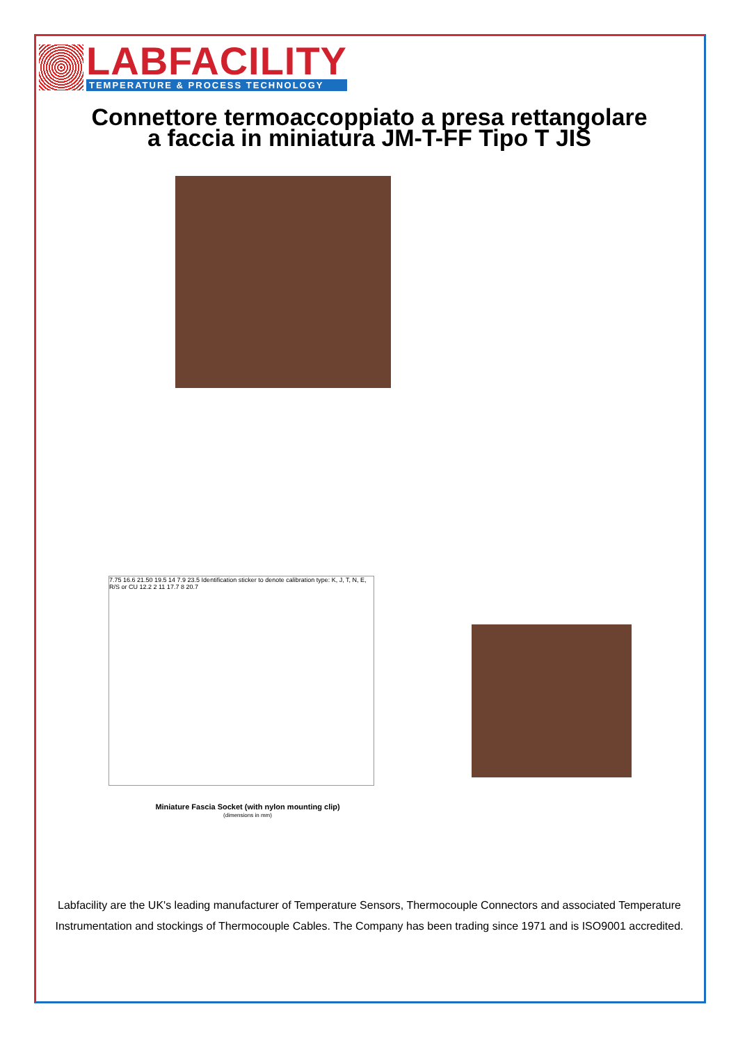LABFACILITY
TEMPERATURE & PROCESS TECHNOLOGY
Connettore termoaccoppiato a presa rettangolare
a faccia in miniatura JM-T-FF Tipo T JIS
7.75 16.6 21.50 19.5 14 7.9 23.5 Identification sticker to denote calibration type: K, J, T, N, E, R/S or CU 12.2 2 11 17.7 8 20.7
Miniature Fascia Socket (with nylon mounting clip)
(dimensions in mm)
Labfacility are the UK's leading manufacturer of Temperature Sensors, Thermocouple Connectors and associated Temperature Instrumentation and stockings of Thermocouple Cables. The Company has been trading since 1971 and is ISO9001 accredited.